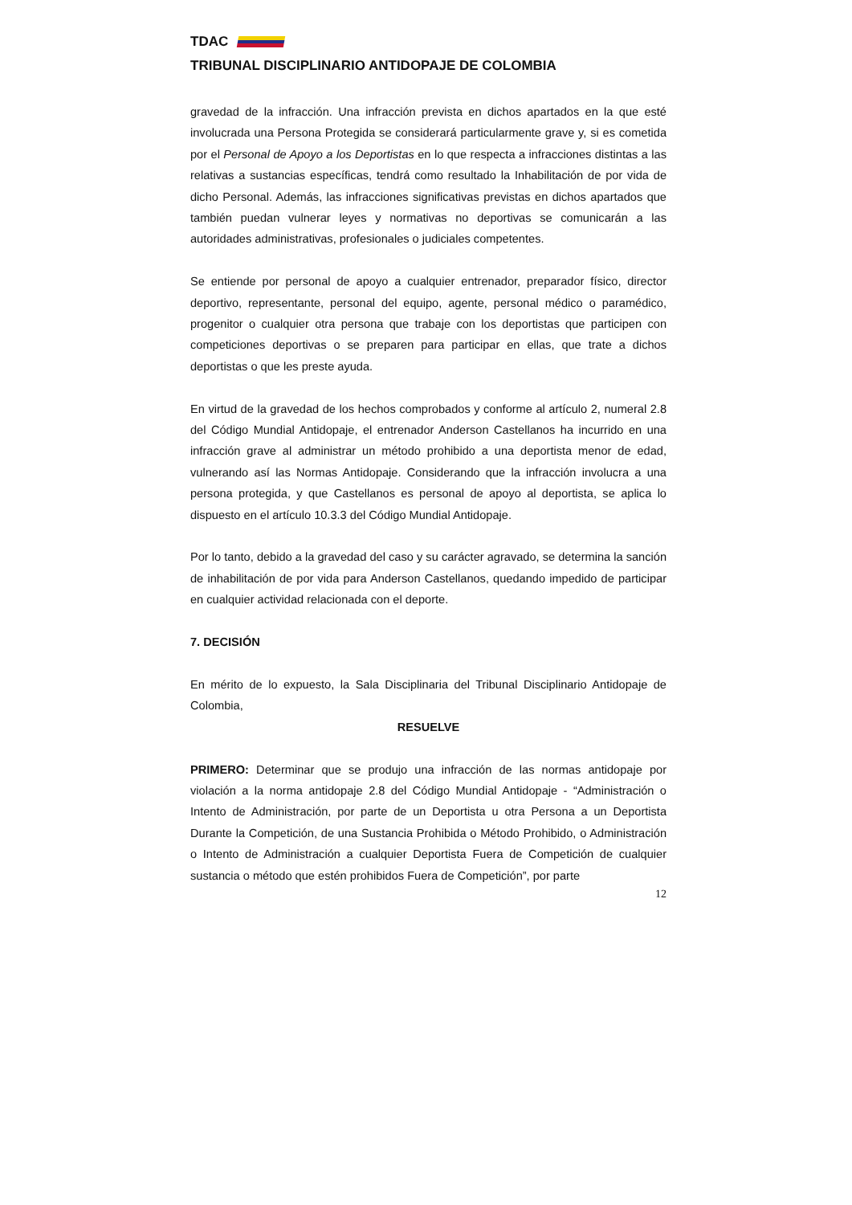TDAC
TRIBUNAL DISCIPLINARIO ANTIDOPAJE DE COLOMBIA
gravedad de la infracción. Una infracción prevista en dichos apartados en la que esté involucrada una Persona Protegida se considerará particularmente grave y, si es cometida por el Personal de Apoyo a los Deportistas en lo que respecta a infracciones distintas a las relativas a sustancias específicas, tendrá como resultado la Inhabilitación de por vida de dicho Personal. Además, las infracciones significativas previstas en dichos apartados que también puedan vulnerar leyes y normativas no deportivas se comunicarán a las autoridades administrativas, profesionales o judiciales competentes.
Se entiende por personal de apoyo a cualquier entrenador, preparador físico, director deportivo, representante, personal del equipo, agente, personal médico o paramédico, progenitor o cualquier otra persona que trabaje con los deportistas que participen con competiciones deportivas o se preparen para participar en ellas, que trate a dichos deportistas o que les preste ayuda.
En virtud de la gravedad de los hechos comprobados y conforme al artículo 2, numeral 2.8 del Código Mundial Antidopaje, el entrenador Anderson Castellanos ha incurrido en una infracción grave al administrar un método prohibido a una deportista menor de edad, vulnerando así las Normas Antidopaje. Considerando que la infracción involucra a una persona protegida, y que Castellanos es personal de apoyo al deportista, se aplica lo dispuesto en el artículo 10.3.3 del Código Mundial Antidopaje.
Por lo tanto, debido a la gravedad del caso y su carácter agravado, se determina la sanción de inhabilitación de por vida para Anderson Castellanos, quedando impedido de participar en cualquier actividad relacionada con el deporte.
7. DECISIÓN
En mérito de lo expuesto, la Sala Disciplinaria del Tribunal Disciplinario Antidopaje de Colombia,
RESUELVE
PRIMERO: Determinar que se produjo una infracción de las normas antidopaje por violación a la norma antidopaje 2.8 del Código Mundial Antidopaje - “Administración o Intento de Administración, por parte de un Deportista u otra Persona a un Deportista Durante la Competición, de una Sustancia Prohibida o Método Prohibido, o Administración o Intento de Administración a cualquier Deportista Fuera de Competición de cualquier sustancia o método que estén prohibidos Fuera de Competición”, por parte
12